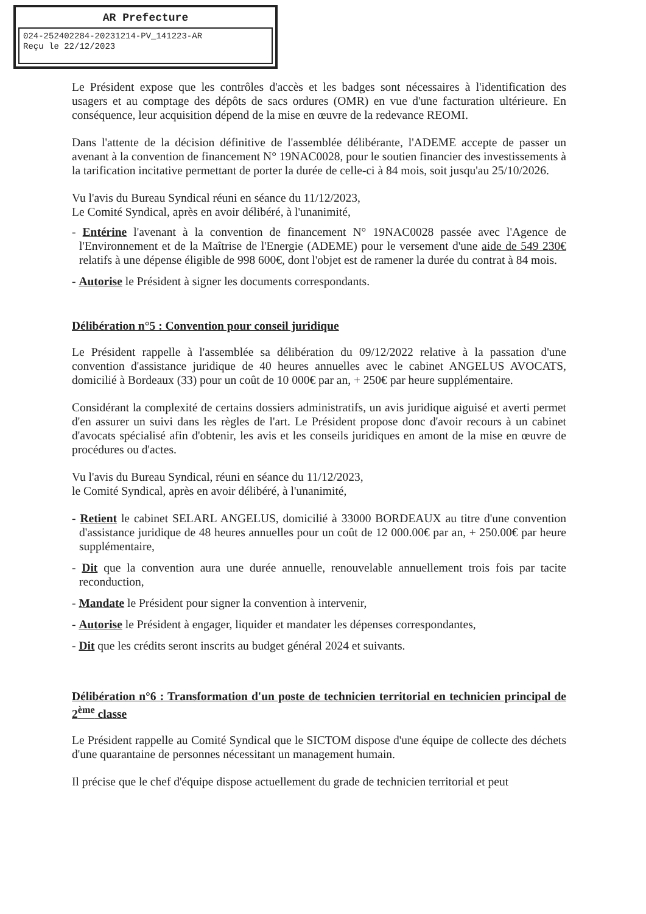AR Prefecture
024-252402284-20231214-PV_141223-AR
Reçu le 22/12/2023
Le Président expose que les contrôles d'accès et les badges sont nécessaires à l'identification des usagers et au comptage des dépôts de sacs ordures (OMR) en vue d'une facturation ultérieure. En conséquence, leur acquisition dépend de la mise en œuvre de la redevance REOMI.
Dans l'attente de la décision définitive de l'assemblée délibérante, l'ADEME accepte de passer un avenant à la convention de financement N° 19NAC0028, pour le soutien financier des investissements à la tarification incitative permettant de porter la durée de celle-ci à 84 mois, soit jusqu'au 25/10/2026.
Vu l'avis du Bureau Syndical réuni en séance du 11/12/2023,
Le Comité Syndical, après en avoir délibéré, à l'unanimité,
- Entérine l'avenant à la convention de financement N° 19NAC0028 passée avec l'Agence de l'Environnement et de la Maîtrise de l'Energie (ADEME) pour le versement d'une aide de 549 230€ relatifs à une dépense éligible de 998 600€, dont l'objet est de ramener la durée du contrat à 84 mois.
- Autorise le Président à signer les documents correspondants.
Délibération n°5 : Convention pour conseil juridique
Le Président rappelle à l'assemblée sa délibération du 09/12/2022 relative à la passation d'une convention d'assistance juridique de 40 heures annuelles avec le cabinet ANGELUS AVOCATS, domicilié à Bordeaux (33) pour un coût de 10 000€ par an, + 250€ par heure supplémentaire.
Considérant la complexité de certains dossiers administratifs, un avis juridique aiguisé et averti permet d'en assurer un suivi dans les règles de l'art. Le Président propose donc d'avoir recours à un cabinet d'avocats spécialisé afin d'obtenir, les avis et les conseils juridiques en amont de la mise en œuvre de procédures ou d'actes.
Vu l'avis du Bureau Syndical, réuni en séance du 11/12/2023,
le Comité Syndical, après en avoir délibéré, à l'unanimité,
- Retient le cabinet SELARL ANGELUS, domicilié à 33000 BORDEAUX au titre d'une convention d'assistance juridique de 48 heures annuelles pour un coût de 12 000.00€ par an, + 250.00€ par heure supplémentaire,
- Dit que la convention aura une durée annuelle, renouvelable annuellement trois fois par tacite reconduction,
- Mandate le Président pour signer la convention à intervenir,
- Autorise le Président à engager, liquider et mandater les dépenses correspondantes,
- Dit que les crédits seront inscrits au budget général 2024 et suivants.
Délibération n°6 : Transformation d'un poste de technicien territorial en technicien principal de 2<sup>ème</sup> classe
Le Président rappelle au Comité Syndical que le SICTOM dispose d'une équipe de collecte des déchets d'une quarantaine de personnes nécessitant un management humain.
Il précise que le chef d'équipe dispose actuellement du grade de technicien territorial et peut